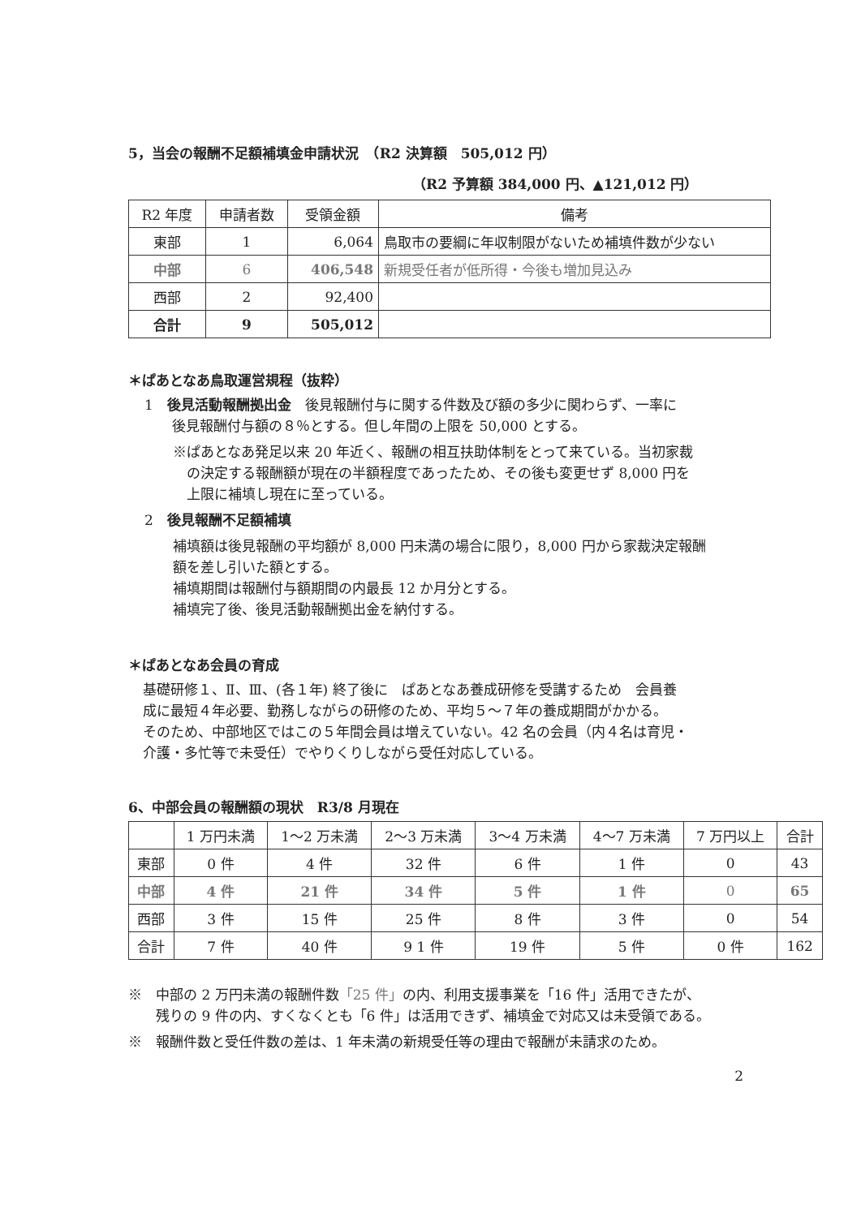5，当会の報酬不足額補填金申請状況　（R2 決算額　505,012 円）
（R2 予算額 384,000 円、▲121,012 円）
| R2 年度 | 申請者数 | 受領金額 | 備考 |
| --- | --- | --- | --- |
| 東部 | 1 | 6,064 | 鳥取市の要綱に年収制限がないため補填件数が少ない |
| 中部 | 6 | 406,548 | 新規受任者が低所得・今後も増加見込み |
| 西部 | 2 | 92,400 | |
| 合計 | 9 | 505,012 | |
＊ぱあとなあ鳥取運営規程（抜粋）
1　後見活動報酬拠出金　後見報酬付与に関する件数及び額の多少に関わらず、一率に
　　後見報酬付与額の８％とする。但し年間の上限を 50,000 とする。
※ぱあとなあ発足以来 20 年近く、報酬の相互扶助体制をとって来ている。当初家裁
　の決定する報酬額が現在の半額程度であったため、その後も変更せず 8,000 円を
　上限に補填し現在に至っている。
2　後見報酬不足額補填
補填額は後見報酬の平均額が 8,000 円未満の場合に限り，8,000 円から家裁決定報酬
額を差し引いた額とする。
補填期間は報酬付与額期間の内最長 12 か月分とする。
補填完了後、後見活動報酬拠出金を納付する。
＊ぱあとなあ会員の育成
基礎研修１、Ⅱ、Ⅲ、(各１年) 終了後に　ぱあとなあ養成研修を受講するため　会員養
成に最短４年必要、勤務しながらの研修のため、平均５～７年の養成期間がかかる。
そのため、中部地区ではこの５年間会員は増えていない。42 名の会員（内４名は育児・
介護・多忙等で未受任）でやりくりしながら受任対応している。
6、中部会員の報酬額の現状　R3/8 月現在
| | 1 万円未満 | 1～2 万未満 | 2～3 万未満 | 3～4 万未満 | 4～7 万未満 | 7 万円以上 | 合計 |
| --- | --- | --- | --- | --- | --- | --- | --- |
| 東部 | 0 件 | 4 件 | 32 件 | 6 件 | 1 件 | 0 | 43 |
| 中部 | 4 件 | 21 件 | 34 件 | 5 件 | 1 件 | 0 | 65 |
| 西部 | 3 件 | 15 件 | 25 件 | 8 件 | 3 件 | 0 | 54 |
| 合計 | 7 件 | 40 件 | 9 1 件 | 19 件 | 5 件 | 0 件 | 162 |
※　中部の 2 万円未満の報酬件数「25 件」の内、利用支援事業を「16 件」活用できたが、
　　残りの 9 件の内、すくなくとも「6 件」は活用できず、補填金で対応又は未受領である。
※　報酬件数と受任件数の差は、1 年未満の新規受任等の理由で報酬が未請求のため。
2